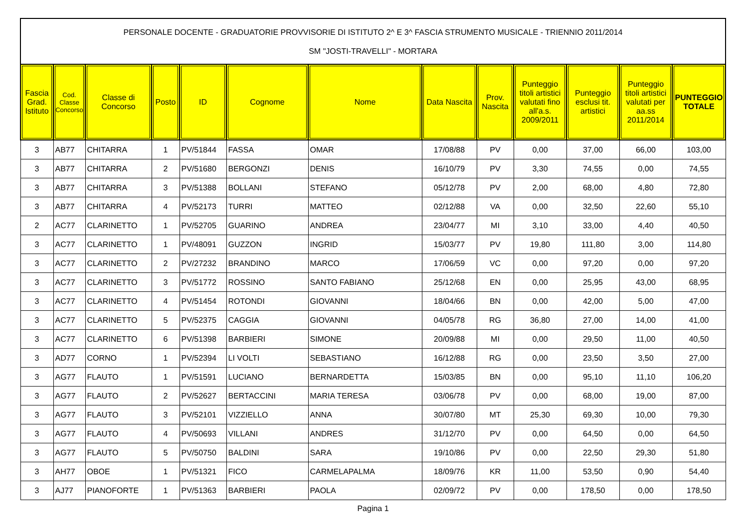PERSONALE DOCENTE - GRADUATORIE PROVVISORIE DI ISTITUTO 2^ E 3^ FASCIA STRUMENTO MUSICALE - TRIENNIO 2011/2014
SM "JOSTI-TRAVELLI" - MORTARA
| Fascia Grad. Istituto | Cod. Classe Concorso | Classe di Concorso | Posto | ID | Cognome | Nome | Data Nascita | Prov. Nascita | Punteggio titoli artistici valutati fino all'a.s. 2009/2011 | Punteggio esclusi tit. artistici | Punteggio titoli artistici valutati per aa.ss 2011/2014 | PUNTEGGIO TOTALE |
| --- | --- | --- | --- | --- | --- | --- | --- | --- | --- | --- | --- | --- |
| 3 | AB77 | CHITARRA | 1 | PV/51844 | FASSA | OMAR | 17/08/88 | PV | 0,00 | 37,00 | 66,00 | 103,00 |
| 3 | AB77 | CHITARRA | 2 | PV/51680 | BERGONZI | DENIS | 16/10/79 | PV | 3,30 | 74,55 | 0,00 | 74,55 |
| 3 | AB77 | CHITARRA | 3 | PV/51388 | BOLLANI | STEFANO | 05/12/78 | PV | 2,00 | 68,00 | 4,80 | 72,80 |
| 3 | AB77 | CHITARRA | 4 | PV/52173 | TURRI | MATTEO | 02/12/88 | VA | 0,00 | 32,50 | 22,60 | 55,10 |
| 2 | AC77 | CLARINETTO | 1 | PV/52705 | GUARINO | ANDREA | 23/04/77 | MI | 3,10 | 33,00 | 4,40 | 40,50 |
| 3 | AC77 | CLARINETTO | 1 | PV/48091 | GUZZON | INGRID | 15/03/77 | PV | 19,80 | 111,80 | 3,00 | 114,80 |
| 3 | AC77 | CLARINETTO | 2 | PV/27232 | BRANDINO | MARCO | 17/06/59 | VC | 0,00 | 97,20 | 0,00 | 97,20 |
| 3 | AC77 | CLARINETTO | 3 | PV/51772 | ROSSINO | SANTO FABIANO | 25/12/68 | EN | 0,00 | 25,95 | 43,00 | 68,95 |
| 3 | AC77 | CLARINETTO | 4 | PV/51454 | ROTONDI | GIOVANNI | 18/04/66 | BN | 0,00 | 42,00 | 5,00 | 47,00 |
| 3 | AC77 | CLARINETTO | 5 | PV/52375 | CAGGIA | GIOVANNI | 04/05/78 | RG | 36,80 | 27,00 | 14,00 | 41,00 |
| 3 | AC77 | CLARINETTO | 6 | PV/51398 | BARBIERI | SIMONE | 20/09/88 | MI | 0,00 | 29,50 | 11,00 | 40,50 |
| 3 | AD77 | CORNO | 1 | PV/52394 | LI VOLTI | SEBASTIANO | 16/12/88 | RG | 0,00 | 23,50 | 3,50 | 27,00 |
| 3 | AG77 | FLAUTO | 1 | PV/51591 | LUCIANO | BERNARDETTA | 15/03/85 | BN | 0,00 | 95,10 | 11,10 | 106,20 |
| 3 | AG77 | FLAUTO | 2 | PV/52627 | BERTACCINI | MARIA TERESA | 03/06/78 | PV | 0,00 | 68,00 | 19,00 | 87,00 |
| 3 | AG77 | FLAUTO | 3 | PV/52101 | VIZZIELLO | ANNA | 30/07/80 | MT | 25,30 | 69,30 | 10,00 | 79,30 |
| 3 | AG77 | FLAUTO | 4 | PV/50693 | VILLANI | ANDRES | 31/12/70 | PV | 0,00 | 64,50 | 0,00 | 64,50 |
| 3 | AG77 | FLAUTO | 5 | PV/50750 | BALDINI | SARA | 19/10/86 | PV | 0,00 | 22,50 | 29,30 | 51,80 |
| 3 | AH77 | OBOE | 1 | PV/51321 | FICO | CARMELAPALMA | 18/09/76 | KR | 11,00 | 53,50 | 0,90 | 54,40 |
| 3 | AJ77 | PIANOFORTE | 1 | PV/51363 | BARBIERI | PAOLA | 02/09/72 | PV | 0,00 | 178,50 | 0,00 | 178,50 |
Pagina 1